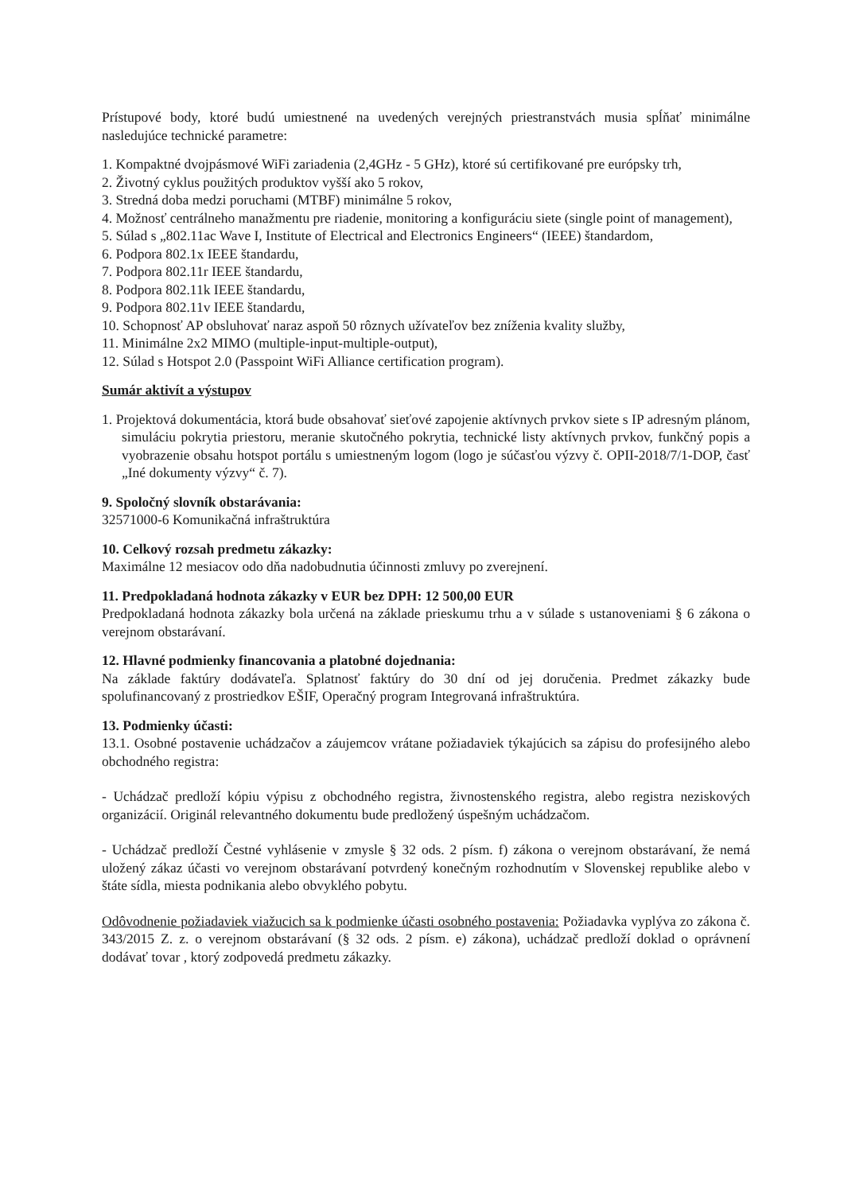Prístupové body, ktoré budú umiestnené na uvedených verejných priestranstvách musia spĺňať minimálne nasledujúce technické parametre:
1. Kompaktné dvojpásmové WiFi zariadenia (2,4GHz - 5 GHz), ktoré sú certifikované pre európsky trh,
2. Životný cyklus použitých produktov vyšší ako 5 rokov,
3. Stredná doba medzi poruchami (MTBF) minimálne 5 rokov,
4. Možnosť centrálneho manažmentu pre riadenie, monitoring a konfiguráciu siete (single point of management),
5. Súlad s „802.11ac Wave I, Institute of Electrical and Electronics Engineers“ (IEEE) štandardom,
6. Podpora 802.1x IEEE štandardu,
7. Podpora 802.11r IEEE štandardu,
8. Podpora 802.11k IEEE štandardu,
9. Podpora 802.11v IEEE štandardu,
10. Schopnosť AP obsluhovať naraz aspoň 50 rôznych užívateľov bez zníženia kvality služby,
11. Minimálne 2x2 MIMO (multiple-input-multiple-output),
12. Súlad s Hotspot 2.0 (Passpoint WiFi Alliance certification program).
Sumár aktivít a výstupov
1. Projektová dokumentácia, ktorá bude obsahovať sieťové zapojenie aktívnych prvkov siete s IP adresným plánom, simuláciu pokrytia priestoru, meranie skutočného pokrytia, technické listy aktívnych prvkov, funkčný popis a vyobrazenie obsahu hotspot portálu s umiestneným logom (logo je súčasťou výzvy č. OPII-2018/7/1-DOP, časť „Iné dokumenty výzvy“ č. 7).
9. Spoločný slovník obstarávania:
32571000-6 Komunikačná infraštruktúra
10. Celkový rozsah predmetu zákazky:
Maximálne 12 mesiacov odo dňa nadobudnutia účinnosti zmluvy po zverejnení.
11. Predpokladaná hodnota zákazky v EUR bez DPH: 12 500,00 EUR
Predpokladaná hodnota zákazky bola určená na základe prieskumu trhu a v súlade s ustanoveniami § 6 zákona o verejnom obstarávaní.
12. Hlavné podmienky financovania a platobné dojednania:
Na základe faktúry dodávateľa. Splatnosť faktúry do 30 dní od jej doručenia. Predmet zákazky bude spolufinancovaný z prostriedkov EŠIF, Operačný program Integrovaná infraštruktúra.
13. Podmienky účasti:
13.1. Osobné postavenie uchádzačov a záujemcov vrátane požiadaviek týkajúcich sa zápisu do profesijného alebo obchodného registra:
- Uchádzač predloží kópiu výpisu z obchodného registra, živnostenského registra, alebo registra neziskových organizácií. Originál relevantného dokumentu bude predložený úspešným uchádzačom.
- Uchádzač predloží Čestné vyhlásenie v zmysle § 32 ods. 2 písm. f) zákona o verejnom obstarávaní, že nemá uložený zákaz účasti vo verejnom obstarávaní potvrdený konečným rozhodnutím v Slovenskej republike alebo v štáte sídla, miesta podnikania alebo obvyklého pobytu.
Odôvodnenie požiadaviek viažucich sa k podmienke účasti osobného postavenia: Požiadavka vyplýva zo zákona č. 343/2015 Z. z. o verejnom obstarávaní (§ 32 ods. 2 písm. e) zákona), uchádzač predloží doklad o oprávnení dodávať tovar , ktorý zodpovedá predmetu zákazky.